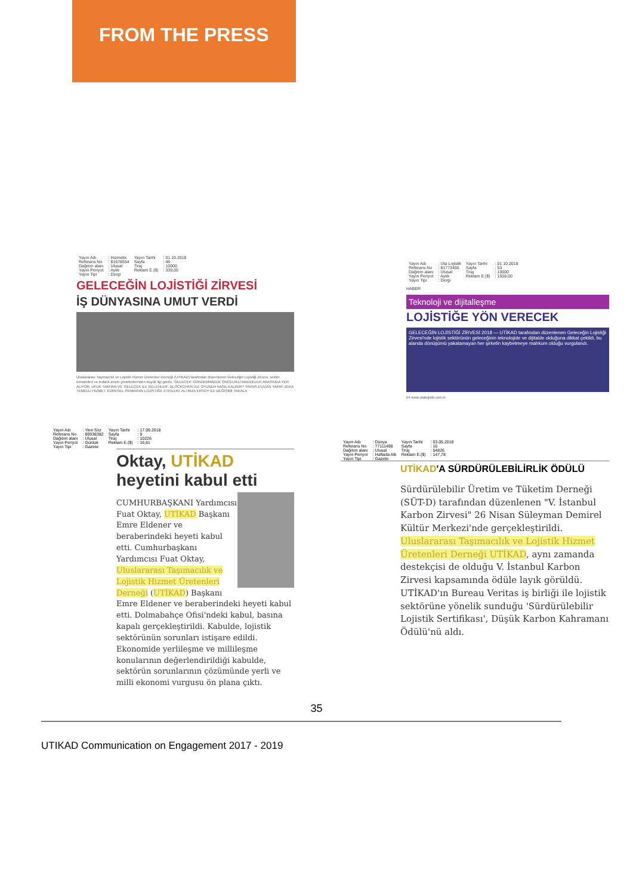FROM THE PRESS
| Yayın Adı | : Hizmetix | Yayın Tarihi | : 01.10.2018 |
| Referans No | : 81678554 | Sayfa | : 46 |
| Dağıtım alanı | : Ulusal | Tiraj | : 10000 |
| Yayın Periyot | : Aylık | Reklam E.($) | : 339,00 |
| Yayın Tipi | : Dergi | | |
GELECEĞİN LOJİSTİĞİ ZİRVESİ
İŞ DÜNYASINA UMUT VERDİ
Uluslararası Taşımacılık ve Lojistik Hizmet Üretenleri Derneği (UTİKAD) tarafından düzenlenen Geleceğin Lojistiği Zirvesi, sektör temsilcileri ve tedarik zinciri yöneticilerinden büyük ilgi gördü. 'GELECEK' GÜNDEMİMİZDE ÖNCELİKLİ MADDELER ARASINDA YER ALIYOR. UFUK TARHAN VE 'GELECEK İLE GELENLER'. BLOCKCHAIN İLE OYUNDA NASIL KALINIR? TRANS.EU'DAN YAPAY ZEKA TEMELLİ HİZMET. KÜRESEL ISINMANIN LOJİSTİĞE ETKİLERİ. ALİ RIZA ERSOY İLE DEĞİŞİMİ YAKALA
| Yayın Adı | : Uta Lojistik | Yayın Tarihi | : 01.10.2018 |
| Referans No | : 81773455 | Sayfa | : 53 |
| Dağıtım alanı | : Ulusal | Tiraj | : 10000 |
| Yayın Periyot | : Aylık | Reklam E.($) | : 1558,00 |
| Yayın Tipi | : Dergi | | |
HABER
Teknoloji ve dijitalleşme
LOJİSTİĞE YÖN VERECEK
GELECEĞİN LOJİSTİĞİ ZİRVESİ 2018 — UTİKAD tarafından düzenlenen Geleceğin Lojistiği Zirvesi'nde lojistik sektörünün geleceğinin teknolojide ve dijitalde olduğuna dikkat çekildi, bu alanda dönüşümü yakalamayan her şirketin kaybetmeye mahkum olduğu vurgulandı.
54 www.utalojistik.com.tr
| Yayın Adı | : Yeni Söz | Yayın Tarihi | : 17.09.2018 |
| Referans No | : 80938382 | Sayfa | : 9 |
| Dağıtım alanı | : Ulusal | Tiraj | : 10226 |
| Yayın Periyot | : Günlük | Reklam E.($) | : 16,61 |
| Yayın Tipi | : Gazete | | |
Oktay, UTİKAD heyetini kabul etti
CUMHURBAŞKANI Yardımcısı Fuat Oktay, UTİKAD Başkanı Emre Eldener ve beraberindeki heyeti kabul etti. Cumhurbaşkanı Yardımcısı Fuat Oktay, Uluslararası Taşımacılık ve Lojistik Hizmet Üretenleri Derneği (UTİKAD) Başkanı Emre Eldener ve beraberindeki heyeti kabul etti. Dolmabahçe Ofisi'ndeki kabul, basına kapalı gerçekleştirildi. Kabulde, lojistik sektörünün sorunları istişare edildi. Ekonomide yerlileşme ve millileşme konularının değerlendirildiği kabulde, sektörün sorunlarının çözümünde yerli ve milli ekonomi vurgusu ön plana çıktı.
| Yayın Adı | : Dünya | Yayın Tarihi | : 03.05.2018 |
| Referans No | : 77111498 | Sayfa | : 16 |
| Dağıtım alanı | : Ulusal | Tiraj | : 54826 |
| Yayın Periyot | : Haftada Altı | Reklam E.($) | : 147,78 |
| Yayın Tipi | : Gazete | | |
UTİKAD'A SÜRDÜRÜLEBİLİRLİK ÖDÜLÜ
Sürdürülebilir Üretim ve Tüketim Derneği (SÜT-D) tarafından düzenlenen "V. İstanbul Karbon Zirvesi" 26 Nisan Süleyman Demirel Kültür Merkezi'nde gerçekleştirildi. Uluslararası Taşımacılık ve Lojistik Hizmet Üretenleri Derneği UTİKAD, aynı zamanda destekçisi de olduğu V. İstanbul Karbon Zirvesi kapsamında ödüle layık görüldü. UTİKAD'ın Bureau Veritas iş birliği ile lojistik sektörüne yönelik sunduğu 'Sürdürülebilir Lojistik Sertifikası', Düşük Karbon Kahramanı Ödülü'nü aldı.
35
UTIKAD Communication on Engagement 2017 - 2019